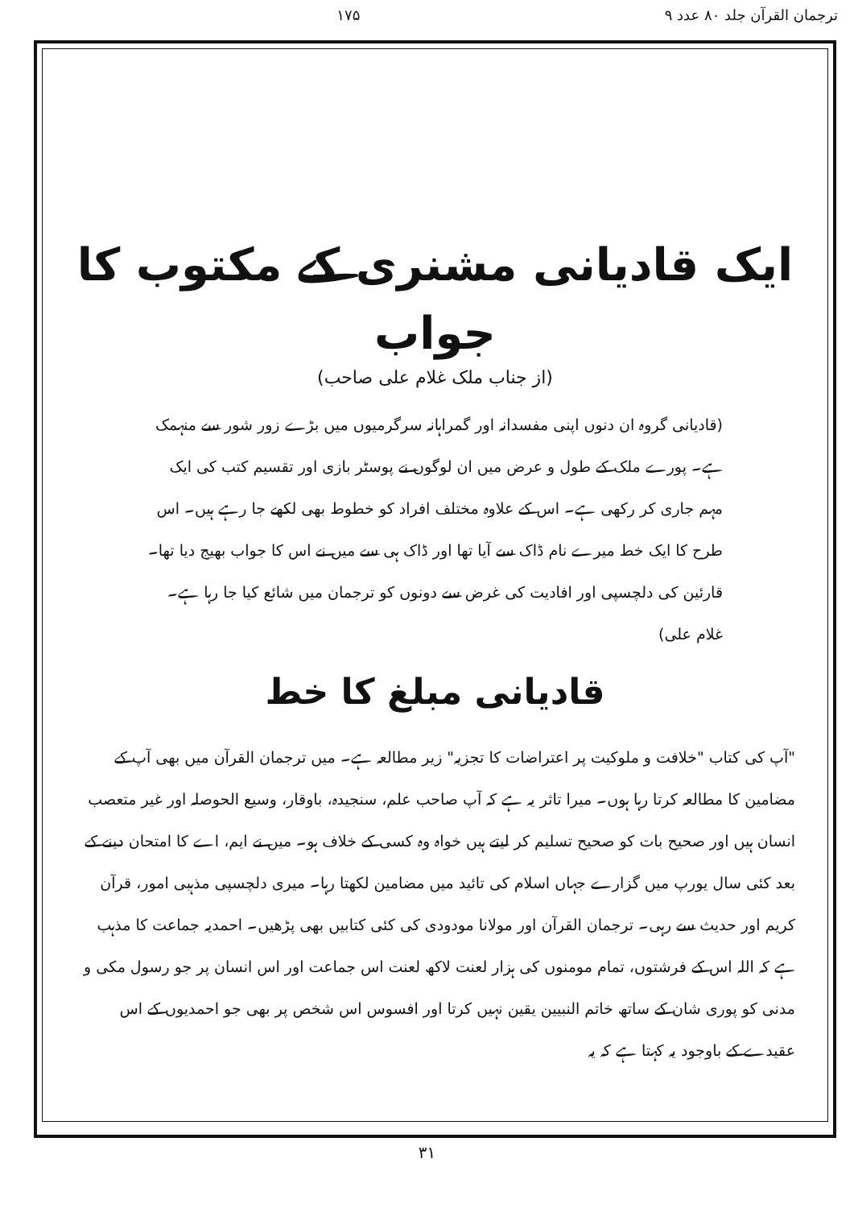ترجمان القرآن جلد ۸۰ عدد ۹ ۱۷۵
ایک قادیانی مشنری کے مکتوب کا جواب
(از جناب ملک غلام علی صاحب)
(قادیانی گروہ ان دنوں اپنی مفسدانہ اور گمراہانہ سرگرمیوں میں بڑے زور شور سے منہمک ہے۔ پورے ملک کے طول و عرض میں ان لوگوں نے پوسٹر بازی اور تقسیم کتب کی ایک مہم جاری کر رکھی ہے۔ اس کے علاوہ مختلف افراد کو خطوط بھی لکھے جا رہے ہیں۔ اس طرح کا ایک خط میرے نام ڈاک سے آیا تھا اور ڈاک ہی سے میں نے اس کا جواب بھیج دیا تھا۔ قارئین کی دلچسپی اور افادیت کی غرض سے دونوں کو ترجمان میں شائع کیا جا رہا ہے۔ غلام علی)
قادیانی مبلغ کا خط
"آپ کی کتاب "خلافت و ملوکیت پر اعتراضات کا تجزیہ" زیر مطالعہ ہے۔ میں ترجمان القرآن میں بھی آپ کے مضامین کا مطالعہ کرتا رہا ہوں۔ میرا تاثر یہ ہے کہ آپ صاحب علم، سنجیدہ، باوقار، وسیع الحوصلہ اور غیر متعصب انسان ہیں اور صحیح بات کو صحیح تسلیم کر لیتے ہیں خواہ وہ کسی کے خلاف ہو۔ میں نے ایم، اے کا امتحان دینے کے بعد کئی سال یورپ میں گزارے جہاں اسلام کی تائید میں مضامین لکھتا رہا۔ میری دلچسپی مذہبی امور، قرآن کریم اور حدیث سے رہی۔ ترجمان القرآن اور مولانا مودودی کی کئی کتابیں بھی پڑھیں۔ احمدیہ جماعت کا مذہب ہے کہ اللہ اس کے فرشتوں، تمام مومنوں کی ہزار لعنت لاکھ لعنت اس جماعت اور اس انسان پر جو رسول مکی و مدنی کو پوری شان کے ساتھ خاتم النبیین یقین نہیں کرتا اور افسوس اس شخص پر بھی جو احمدیوں کے اس عقیدے کے باوجود یہ کہتا ہے کہ یہ
۳۱